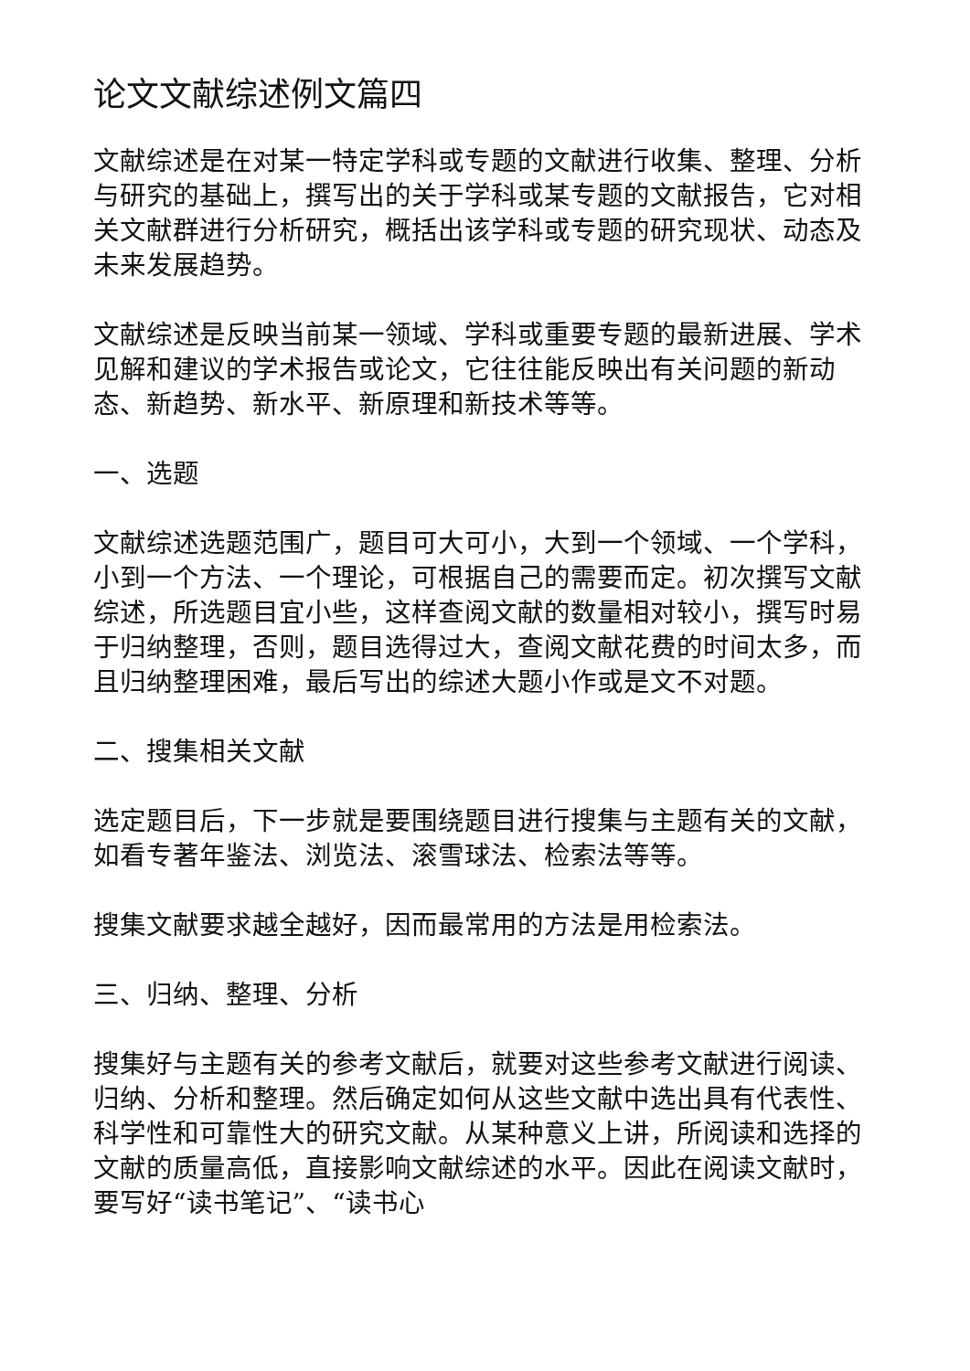论文文献综述例文篇四
文献综述是在对某一特定学科或专题的文献进行收集、整理、分析与研究的基础上，撰写出的关于学科或某专题的文献报告，它对相关文献群进行分析研究，概括出该学科或专题的研究现状、动态及未来发展趋势。
文献综述是反映当前某一领域、学科或重要专题的最新进展、学术见解和建议的学术报告或论文，它往往能反映出有关问题的新动态、新趋势、新水平、新原理和新技术等等。
一、选题
文献综述选题范围广，题目可大可小，大到一个领域、一个学科，小到一个方法、一个理论，可根据自己的需要而定。初次撰写文献综述，所选题目宜小些，这样查阅文献的数量相对较小，撰写时易于归纳整理，否则，题目选得过大，查阅文献花费的时间太多，而且归纳整理困难，最后写出的综述大题小作或是文不对题。
二、搜集相关文献
选定题目后，下一步就是要围绕题目进行搜集与主题有关的文献，如看专著年鉴法、浏览法、滚雪球法、检索法等等。
搜集文献要求越全越好，因而最常用的方法是用检索法。
三、归纳、整理、分析
搜集好与主题有关的参考文献后，就要对这些参考文献进行阅读、归纳、分析和整理。然后确定如何从这些文献中选出具有代表性、科学性和可靠性大的研究文献。从某种意义上讲，所阅读和选择的文献的质量高低，直接影响文献综述的水平。因此在阅读文献时，要写好“读书笔记”、“读书心